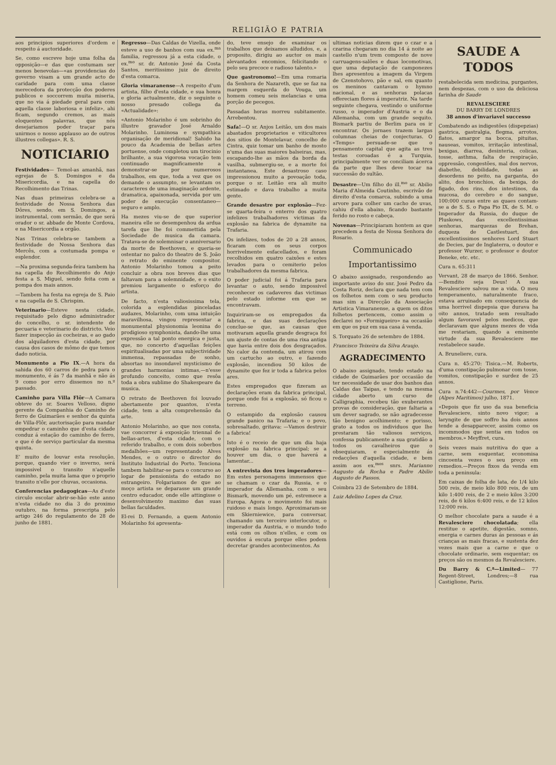RELIGIÃO E PATRIA
aos principios superiores d'ordem e respeito á auctoridade.
Se, como escreve hoje uma folha da opposição—e das que costumam ser menos benevolas—«as providencias do governo visam a um grande acto de caridade para com uma classe merecedora da protecção dos poderes publicos e soccorrem muita miseria, que no via á piedade geral para com aquella classe laboriosa e infeliz», ahi ficam, segundo cremos, as mais eloquentes palavras, que nós desejariamos poder traçar para unirmos o nosso applauso ao de outros illustres collegas». R. S.
NOTICIARIO
Festividades— Temol-as amanhã, nas egrejas de S. Domingos e da Misericordia, e na capella do Recolhimento das Trinas.
Nas duas primeiras celebra-se a festividade de Nossa Senhora das Dôres, sendo, em S. Domingos, a instrumental, com sermão, de que será orador o sr. abbade de Monte Cordova, e na Misericordia a orgão.
Nas Trinas celebra-se tambem a festividade de Nossa Senhora das Mercês, com a costumada pompa e esplendor.
—Na proxima segunda-feira tambem ha na capella do Recolhimento do Anjo festa a S. Miguel, sendo feita com a pompa dos mais annos.
—Tambem ha festa na egreja de S. Paio e na capella de S. Chrispim.
Veterinario—Esteve nesta cidade, requisitado pelo digno administrador do concelho, o sr. intendente de pecuaria e veterinario do districto. Veio fazer inspecção ás cocheiras, e ao gado dos alquiladores d'esta cidade, por causa dos casos de mômo de que temos dado noticia.
Monumento a Pio IX.—A hora da sahida dos 60 carros de pedra para o monumento, é ás 7 da manhã e não ás 9 como por erro dissemos no n.º passado.
Caminho para Villa Flôr—A Camara obteve do sr. Soares Velloso, digno gerente da Companhia do Caminho de ferro de Guimarães e senhor da quinta de Villa-Flôr, auctorisação para mandar empedrar o caminho que d'esta cidade conduz á estação do caminho de ferro, e que é de serviço particular da mesma quinta.
E' muito de louvar esta resolução, porque, quando vier o inverno, será impossivel o transito n'aquelle caminho, pela muita lama que o proprio transito n'elle por chuvas, occasiona.
Conferencias pedagogicas—As d'este circulo escolar abrir-se-hão este anno n'esta cidade no dia 3 do proximo outubro, na forma prescripta pelo artigo 246 do regulamento de 28 de junho de 1881.
Regresso—Das Caldas de Vizella, onde esteve a uso de banhos com sua ex.<sup>ma</sup> familia, regressou já a esta cidade, o ex.<sup>mo</sup> sr. dr. Antonio José da Costa Santos, meritissimo juiz de direito d'esta comarca.
Gloria vimaranense—A respeito d'um artista, filho d'esta cidade, e sua honra e gloria actualmente, diz o seguinte o nosso presado collega da «Actualidade»:
«Antonio Molarinho é um sobrinho do illustre gravador José Arnaldo Molarinho. Luminosa e sympathica organisação de meridional! Sahido ha pouco da Academia de bellas artes portuense, onde completou um tirocinio brilhante, a sua vigorosa vocação tem continuado magnificamente a demonstrar-se por numerosos trabalhos, em que, toda a vez que os demande o assumpto, se levantam os caracteres de uma imaginação ardente, dramatica, apaixonada, servida por um poder de execução consentaneo—seguro e amplo.
Ha mezes viu-se de que superior maneira elle se desempenhou da ardua tarefa que lhe foi commettida pela Sociedade de musica da camara. Tratava-se de solemnisar o anniversario da morte de Beethoven, e queria-se ostentar no palco do theatro de S. João o retrato do eminente compositor. Antonio Molarinho tomou a peito concluir a obra nos breves dias que faltavam para a solemnidade, e o exito premiou largamente o esforço do artista.
De facto, n'esta valiosissima tela, colorida a esplendidas pinceladas audazes, Molarinho, com uma intuição maravilhosa, vingou representar a monumental physionomia leonina do prodigioso symphonista, dando-lhe uma expressão a tal ponto energica e justa, que, no concerto d'aquellas feições espiritualisadas por uma subjectividade immensa, repassadas de sonho, absortas no insondavel mysticismo de grandes harmonias intimas,—n'esse profundo conceito, como que resôa toda a obra sublime do Shakespeare da musica.
O retrato de Beethoven foi louvado abertamente por quantos, n'esta cidade, tem a alta comprehensão da arte.
Antonio Molarinho, ao que nos consta, vae concorrer á exposição triennal de bellas-artes, d'esta cidade, com o referido trabalho, e com dois soberbos medalhões—um representando Alves Mendes, e o outro o director do Instituto Industrial do Porto. Tenciona tambem habilitar-se para o concurso ao logar de pensionista do estado no estrangeiro. Folgariamos de que ao moço artista se deparasse um grande centro educador, onde elle attingisse o desenvolvimento maximo das suas bellas faculdades.
El-rei D. Fernando, a quem Antonio Molarinho foi apresenta-
do, teve ensejo de examinar os trabalhos que deixamos alludidos, e, a proposito, dirigiu ao auctor os mais alevantados encomios, felicitando o pelo seu precoce e radioso talento.»
Que gastronomo!—Em uma romaria da Senhora de Nazareth, que se faz na margem esquerda do Vouga, um homem comeu seis melancias e uma porção de pecegos.
Passadas horas morreu subitamente. Arrebentou.
Safa!—O sr. Anjos Leitão, um dos mais abastados proprietarios e viticultores dos sitios de Montelavar, concelho de Cintra, quiz tomar um banho de mosto n'uma das suas maiores balseiras, mas, escapando-lhe as mãos da borda da vasilha, submergiu-se, e a morte foi instantanea. Este desastroso caso impressionou muito a povoação toda, porque o sr. Leitão era ali muito estimado e dava trabalho a muita gente.
Grande desastre por explosão—Fez-se quarta-feira o enterro dos quatro infelizes trabalhadores victimas da explosão na fabrica de dynamite na Trafaria.
Os infelizes, todos de 20 a 28 annos, ficaram com os seus corpos horrivelmente esfacellados, e foram recolhidos em quatro caixões e estes levados para o cemiterio pelos trabalhadores da mesma fabrica.
O poder judicial foi á Trafaria para levantar o auto, sendo impossivel reconhecer os cadaveres das victimas pelo estado informe em que se encontravam.
Inquiriram-se os empregados da fabrica, e das suas declarações conclue-se que, as causas que motivaram aquella grande desgraça foi um ajuste de contas de uma rixa antiga que havia entre dois dos desgraçados. No calor da contenda, um atirou com um cartucho ao outro, e fazendo explosão, incendiou 50 kilos de dynamite que fez ir toda a fabrica pelos ares.
Estes empregados que fizeram as declarações eram da fabrica principal, porque onde foi a explosão, só ficou o terreno.
O estampido da explosão causou grande panico na Trafaria; e o povo, sobresaltado, gritava: —Vamos destruir a fabrica!
Isto é o receio de que um dia haja explosão na fabrica principal; se a houver um dia, o que haverá a lamentar...
A entrevista dos tres imperadores—Em estes personagens immensos que se chamam o czar da Russia, e o imperador da Allemanha, com o seu Bismark, movendo um pé, estremece a Europa. Agora o movimento foi mais ruidoso e mais longo. Aproximaram-se em Skierniewice, para conversar, chamando um terceiro interlocutor, o imperador da Austria, e o mundo todo está com os olhos n'elles, e com os ouvidos á escuta porque elles podem decretar grandes acontecimentos. As
ultimas noticias dizem que o czar e a czarina chegaram no dia 14 á noite ao castello n'um trem composto de nove carruagens-salões e duas locomotivas, que uma deputação de camponezes lhes apresentou a imagem da Virgem de Czenstohovo, pão e sal, em quanto os meninos cantavam o hymno nacional, e as senhoras polacas offereciam flores á imperatriz. Na tarde seguinte chegava, vestindo o uniforme russo, o imperador d'Austria e o da Allemanha, com um grande sequito. Bismark partiu de Berlim para os ir encontrar. Os jornaes trazem largas columnas cheias de conjecturas. O «Temps» persuade-se que o pensamento capital que agita as tres testas coroadas é a Turquia, principalmente ver se conciliam ácerca da parte que lhes deve tocar na successão do sultão.
Desastre—Um filho do ill.<sup>mo</sup> sr. Abilio Maria d'Almeida Coutinho, escrivão de direito d'esta comarca, subindo a uma arvore para colher um cacho de uvas, cahiu d'ella abaixo, ficando bastante ferido no rosto e cabeça.
Novenas—Principiaram hontem as que precedem a festa de Nossa Senhora do Rosario.
Communicado
Importantissimo
O abaixo assignado, respondendo ao importante aviso do snr. José Pedro da Costa Roriz, declara que nada tem com os folhetos nem com o seu producto mas sim a Direcção da Associação Artistica Vimaranense, a quem os ditos folhetos pertencem, como assim o declarei no «Formigueiro» na occasião em que os puz em sua casa á venda.
S. Torquato 26 de setembro de 1884.
Francisco Teixeira da Silva Araujo.
AGRADECIMENTO
O abaixo assignado, tendo estado na cidade de Guimarães por occasião de ter necessidade de usar dos banhos das Caldas das Taipas, e tendo na mesma cidade aberto um curso de Calligraphia, recebeu tão exuberantes provas de consideração, que faltaria a um dever sagrado, se não agradecesse tão benigno acolhimento; e porisso, grato a todos os individuos que lhe prestaram tão valiosos serviços, confessa publicamente a sua gratidão a todos os cavalheiros que o obsequiaram, e especialmente ás redacções d'aquella cidade, e bem assim aos ex.<sup>mos</sup> snrs. Marianno Augusto da Rocha e Padre Abilio Augusto de Passos.
Coimbra 23 de Setembro de 1884.
Luiz Adelino Lopes da Cruz.
SAUDE A TODOS
restabelecida sem medicina, purgantes, nem despezas, com o uso da deliciosa farinha de Saude
REVALESCIERE
DU BARRY DE LONDRES
38 annos d'invariavel successo
Combatendo as indigestões (dispepzias) gastrica, gastralgia, flegma, arrotos, flatos, amargor na bocca, pituitas, nauseas, vomitos, irritação intestinal, bexigas, diarrea, desinteria, colicas, tosse, asthma, falta de respiração, oppressão, congestões, mal dos nervos, diabethe, debilidade, todas as desordens no peito, na garganta, do alito, dos bronchios, da bexiga, do figado, dos rins, dos intestinos, da mucosa, do cerebro e do sangue, 100:000 curas entre as quaes contam-se a de S. S. o Papa Pio IX, de S. M. o Imperador da Russia, do duque de Pluskows, das excellentissimas senhoras, marquezas de Brehan, duqueza de Castlestuart, dos excellentissimos senhores Lord Stuart de Decies, par de Inglaterra, o doutor e professor Wurzer, o professor e doutor Beneke, etc. etc.
Cura n. 65:311
Vervant, 28 de março de 1866. Senhor.—Bemdito seja Deus! A sua Revalesciere salvou me a vida. O meu temperamento, naturalmente fraco, estava arruinado em consequencia de uma horrivel dispepsia que durava ha oito annos, tratado sem resultado algum favoravel pelos medicos, que declaravam que alguns mezes de vida me restariam, quando a eminente virtude da sua Revalesciere me restabelece saude.
A. Bruneliere, cura.
Cura n. 45:270: Tisica.—M. Roberts, d'uma constipação pulmonar com tosse, vomitos, constipação e surdez de 25 annos.
Cura n.74:442—Courmes, por Vence (Alpes Maritimos) julho, 1871.
«Depois que fiz uso da sua beneficia Revalesciere, sinto novo vigor; a laryngite de que soffro ha dois annos tende a desapparecer, assim como os incommodos que sentia em todos os membros.» Meyffret, cura.
Seis vezes mais nutritiva do que a carne, sem esquentar, economisa cincoenta vezes o seu preço em remedios.—Preços fixos da venda em toda a peninsula:
Em caixas de folha de lata, de 1/4 kilo 500 reis, de meio kilo 800 reis, de um kilo 1:400 reis, de 2 e meio kilos 3:200 reis, de 6 kilos 6:400 reis, e de 12 kilos 12:000 reis.
O melhor chocolate para a saude é a Revalesciere chocolatada; ella restitue o apetite, digestão, somno, energia e carnes duras ás pessoas e ás crianças as mais fracas, e sustenta dez vezes mais que a carne e que o chocolate ordinario, sem esquentar; os preços são os mesmos da Revalesciere.
Du Barry & C.ª—Limited— 77 Regent-Street, Londres;—8 rua Castiglione, Paris.